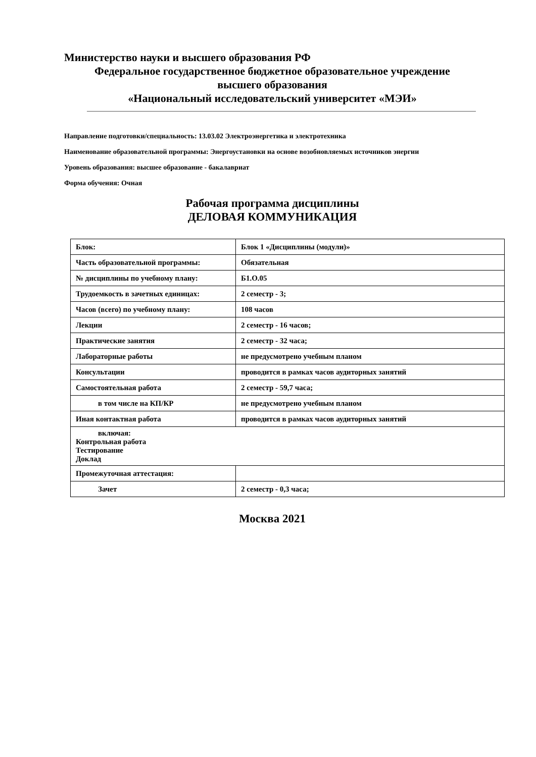Министерство науки и высшего образования РФ
Федеральное государственное бюджетное образовательное учреждение
высшего образования
«Национальный исследовательский университет «МЭИ»
Направление подготовки/специальность: 13.03.02 Электроэнергетика и электротехника
Наименование образовательной программы: Энергоустановки на основе возобновляемых источников энергии
Уровень образования: высшее образование - бакалавриат
Форма обучения: Очная
Рабочая программа дисциплины
ДЕЛОВАЯ КОММУНИКАЦИЯ
| Блок: | Блок 1 «Дисциплины (модули)» |
| Часть образовательной программы: | Обязательная |
| № дисциплины по учебному плану: | Б1.О.05 |
| Трудоемкость в зачетных единицах: | 2 семестр - 3; |
| Часов (всего) по учебному плану: | 108 часов |
| Лекции | 2 семестр - 16 часов; |
| Практические занятия | 2 семестр - 32 часа; |
| Лабораторные работы | не предусмотрено учебным планом |
| Консультации | проводится в рамках часов аудиторных занятий |
| Самостоятельная работа | 2 семестр - 59,7 часа; |
| в том числе на КП/КР | не предусмотрено учебным планом |
| Иная контактная работа | проводится в рамках часов аудиторных занятий |
| включая: Контрольная работа Тестирование Доклад | |
| Промежуточная аттестация: | |
| Зачет | 2 семестр - 0,3 часа; |
Москва 2021